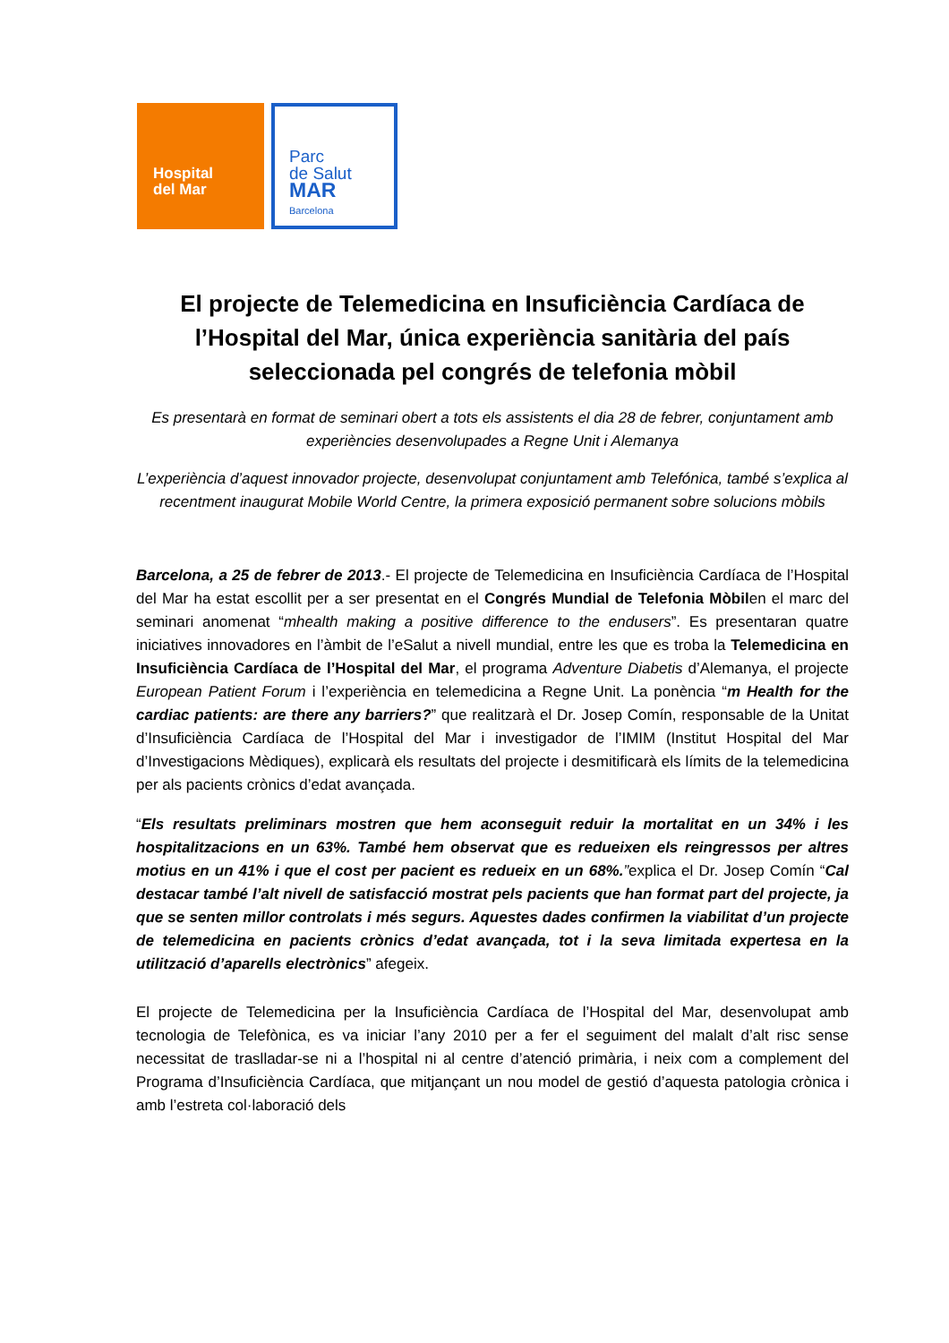Hospital
del Mar
Parc
de Salut
MAR
Barcelona
El projecte de Telemedicina en Insuficiència Cardíaca de l’Hospital del Mar, única experiència sanitària del país seleccionada pel congrés de telefonia mòbil
Es presentarà en format de seminari obert a tots els assistents el dia 28 de febrer, conjuntament amb experiències desenvolupades a Regne Unit i Alemanya
L’experiència d’aquest innovador projecte, desenvolupat conjuntament amb Telefónica, també s’explica al recentment inaugurat Mobile World Centre, la primera exposició permanent sobre solucions mòbils
Barcelona, a 25 de febrer de 2013.- El projecte de Telemedicina en Insuficiència Cardíaca de l’Hospital del Mar ha estat escollit per a ser presentat en el Congrés Mundial de Telefonia Mòbilen el marc del seminari anomenat “mhealth making a positive difference to the endusers”. Es presentaran quatre iniciatives innovadores en l’àmbit de l’eSalut a nivell mundial, entre les que es troba la Telemedicina en Insuficiència Cardíaca de l’Hospital del Mar, el programa Adventure Diabetis d’Alemanya, el projecte European Patient Forum i l’experiència en telemedicina a Regne Unit. La ponència “m Health for the cardiac patients: are there any barriers?” que realitzarà el Dr. Josep Comín, responsable de la Unitat d’Insuficiència Cardíaca de l’Hospital del Mar i investigador de l’IMIM (Institut Hospital del Mar d’Investigacions Mèdiques), explicarà els resultats del projecte i desmitificarà els límits de la telemedicina per als pacients crònics d’edat avançada.
“Els resultats preliminars mostren que hem aconseguit reduir la mortalitat en un 34% i les hospitalitzacions en un 63%. També hem observat que es redueixen els reingressos per altres motius en un 41% i que el cost per pacient es redueix en un 68%.”explica el Dr. Josep Comín “Cal destacar també l’alt nivell de satisfacció mostrat pels pacients que han format part del projecte, ja que se senten millor controlats i més segurs. Aquestes dades confirmen la viabilitat d’un projecte de telemedicina en pacients crònics d’edat avançada, tot i la seva limitada expertesa en la utilització d’aparells electrònics” afegeix.
El projecte de Telemedicina per la Insuficiència Cardíaca de l’Hospital del Mar, desenvolupat amb tecnologia de Telefònica, es va iniciar l’any 2010 per a fer el seguiment del malalt d’alt risc sense necessitat de traslladar-se ni a l’hospital ni al centre d’atenció primària, i neix com a complement del Programa d’Insuficiència Cardíaca, que mitjançant un nou model de gestió d’aquesta patologia crònica i amb l’estreta col·laboració dels